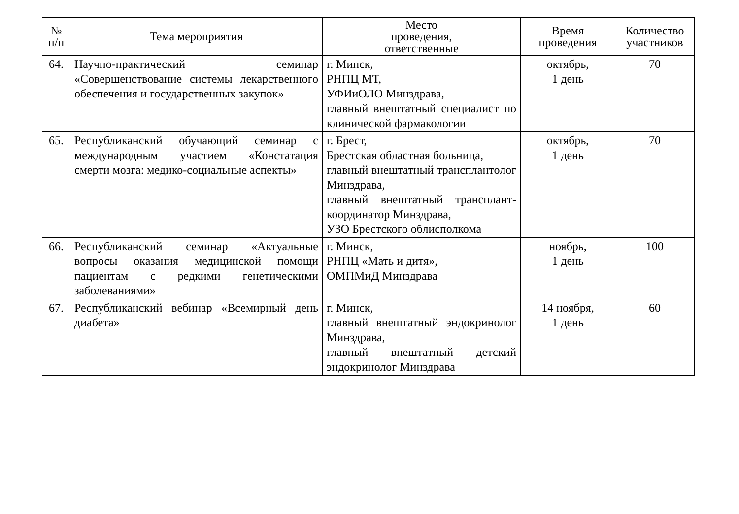| № п/п | Тема мероприятия | Место проведения, ответственные | Время проведения | Количество участников |
| --- | --- | --- | --- | --- |
| 64. | Научно-практический семинар «Совершенствование системы лекарственного обеспечения и государственных закупок» | г. Минск, РНПЦ МТ, УФИиОЛО Минздрава, главный внештатный специалист по клинической фармакологии | октябрь, 1 день | 70 |
| 65. | Республиканский обучающий семинар с международным участием «Констатация смерти мозга: медико-социальные аспекты» | г. Брест, Брестская областная больница, главный внештатный трансплантолог Минздрава, главный внештатный трансплант-координатор Минздрава, УЗО Брестского облисполкома | октябрь, 1 день | 70 |
| 66. | Республиканский семинар «Актуальные вопросы оказания медицинской помощи пациентам с редкими генетическими заболеваниями» | г. Минск, РНПЦ «Мать и дитя», ОМПМиД Минздрава | ноябрь, 1 день | 100 |
| 67. | Республиканский вебинар «Всемирный день диабета» | г. Минск, главный внештатный эндокринолог Минздрава, главный внештатный детский эндокринолог Минздрава | 14 ноября, 1 день | 60 |